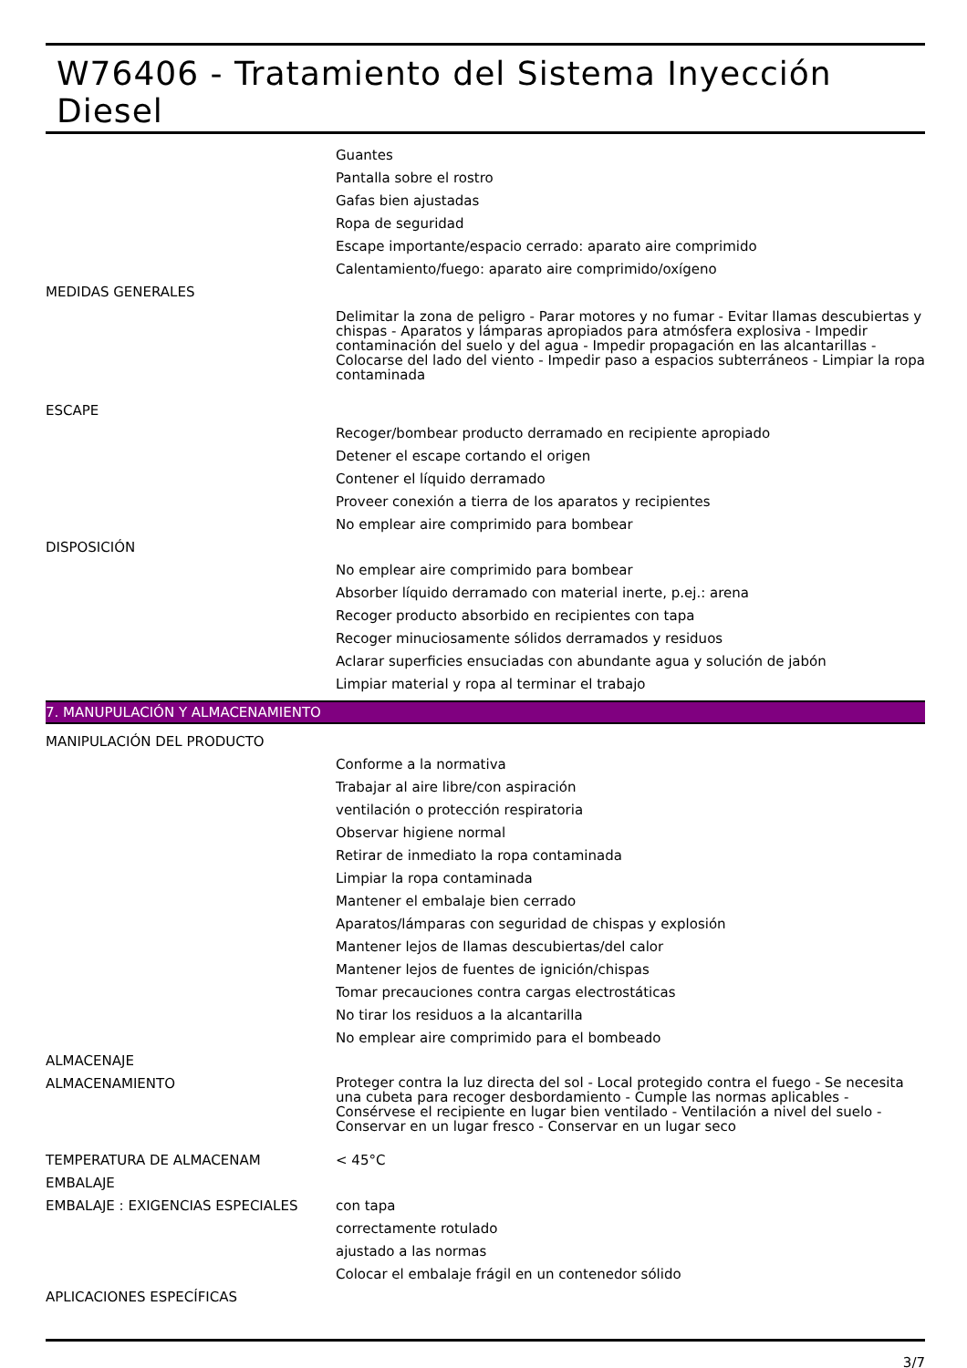W76406 - Tratamiento del Sistema Inyección Diesel
Guantes
Pantalla sobre el rostro
Gafas bien ajustadas
Ropa de seguridad
Escape importante/espacio cerrado: aparato aire comprimido
Calentamiento/fuego: aparato aire comprimido/oxígeno
MEDIDAS GENERALES
Delimitar la zona de peligro - Parar motores y no fumar - Evitar llamas descubiertas y chispas - Aparatos y lámparas apropiados para atmósfera explosiva - Impedir contaminación del suelo y del agua - Impedir propagación en las alcantarillas - Colocarse del lado del viento - Impedir paso a espacios subterráneos - Limpiar la ropa contaminada
ESCAPE
Recoger/bombear producto derramado en recipiente apropiado
Detener el escape cortando el origen
Contener el líquido derramado
Proveer conexión a tierra de los aparatos y recipientes
No emplear aire comprimido para bombear
DISPOSICIÓN
No emplear aire comprimido para bombear
Absorber líquido derramado con material inerte, p.ej.: arena
Recoger producto absorbido en recipientes con tapa
Recoger minuciosamente sólidos derramados y residuos
Aclarar superficies ensuciadas con abundante agua y solución de jabón
Limpiar material y ropa al terminar el trabajo
7. MANUPULACIÓN Y ALMACENAMIENTO
MANIPULACIÓN DEL PRODUCTO
Conforme a la normativa
Trabajar al aire libre/con aspiración
ventilación o protección respiratoria
Observar higiene normal
Retirar de inmediato la ropa contaminada
Limpiar la ropa contaminada
Mantener el embalaje bien cerrado
Aparatos/lámparas con seguridad de chispas y explosión
Mantener lejos de llamas descubiertas/del calor
Mantener lejos de fuentes de ignición/chispas
Tomar precauciones contra cargas electrostáticas
No tirar los residuos a la alcantarilla
No emplear aire comprimido para el bombeado
ALMACENAJE
ALMACENAMIENTO
Proteger contra la luz directa del sol - Local protegido contra el fuego - Se necesita una cubeta para recoger desbordamiento - Cumple las normas aplicables - Consérvese el recipiente en lugar bien ventilado - Ventilación a nivel del suelo - Conservar en un lugar fresco - Conservar en un lugar seco
TEMPERATURA DE ALMACENAM < 45°C
EMBALAJE
EMBALAJE : EXIGENCIAS ESPECIALES con tapa
correctamente rotulado
ajustado a las normas
Colocar el embalaje frágil en un contenedor sólido
APLICACIONES ESPECÍFICAS
3/7